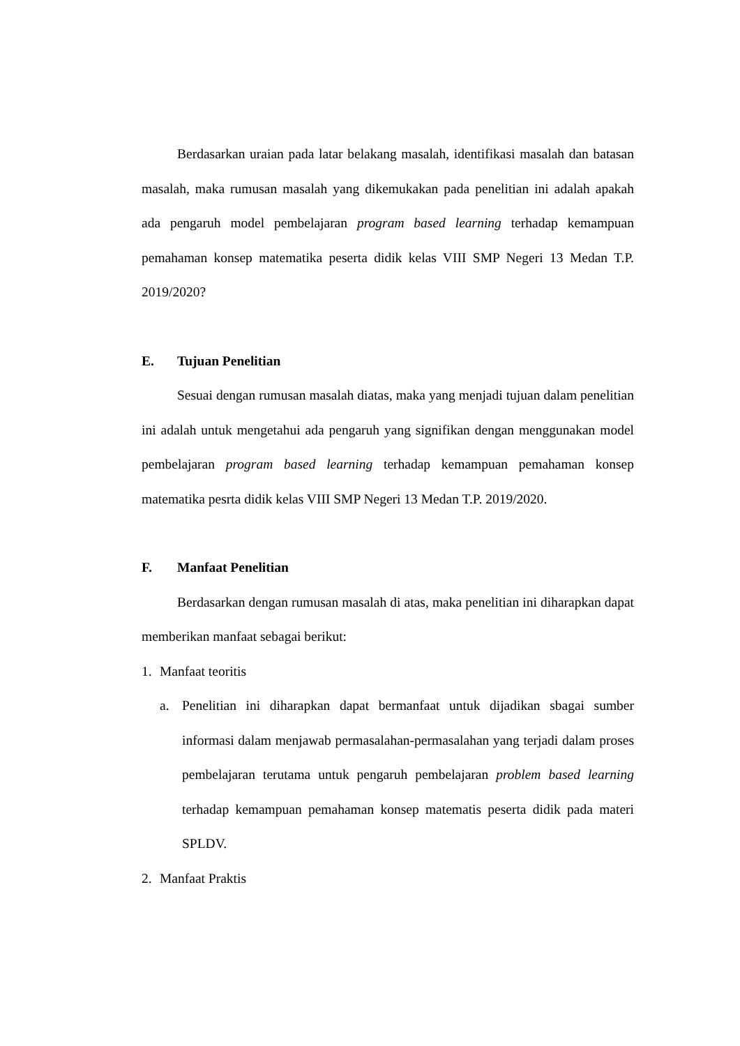Berdasarkan uraian pada latar belakang masalah, identifikasi masalah dan batasan masalah, maka rumusan masalah yang dikemukakan pada penelitian ini adalah apakah ada pengaruh model pembelajaran program based learning terhadap kemampuan pemahaman konsep matematika peserta didik kelas VIII SMP Negeri 13 Medan T.P. 2019/2020?
E. Tujuan Penelitian
Sesuai dengan rumusan masalah diatas, maka yang menjadi tujuan dalam penelitian ini adalah untuk mengetahui ada pengaruh yang signifikan dengan menggunakan model pembelajaran program based learning terhadap kemampuan pemahaman konsep matematika pesrta didik kelas VIII SMP Negeri 13 Medan T.P. 2019/2020.
F. Manfaat Penelitian
Berdasarkan dengan rumusan masalah di atas, maka penelitian ini diharapkan dapat memberikan manfaat sebagai berikut:
1. Manfaat teoritis
a. Penelitian ini diharapkan dapat bermanfaat untuk dijadikan sbagai sumber informasi dalam menjawab permasalahan-permasalahan yang terjadi dalam proses pembelajaran terutama untuk pengaruh pembelajaran problem based learning terhadap kemampuan pemahaman konsep matematis peserta didik pada materi SPLDV.
2. Manfaat Praktis